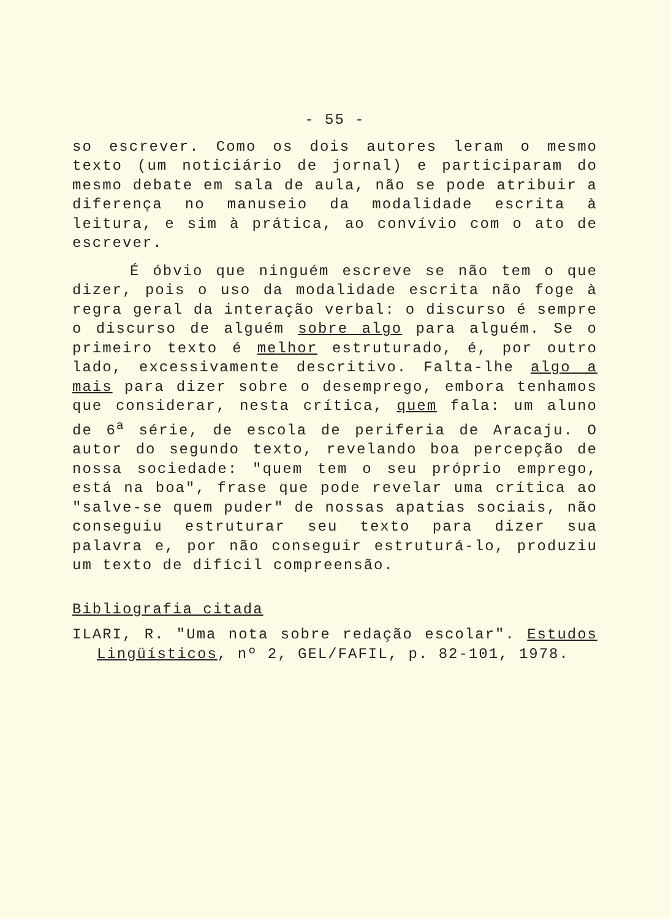- 55 -
so escrever. Como os dois autores leram o mesmo texto (um noticiário de jornal) e participaram do mesmo debate em sala de aula, não se pode atribuir a diferença no manuseio da modalidade escrita à leitura, e sim à prática, ao convívio com o ato de escrever.
É óbvio que ninguém escreve se não tem o que dizer, pois o uso da modalidade escrita não foge à regra geral da interação verbal: o discurso é sempre o discurso de alguém sobre algo para alguém. Se o primeiro texto é melhor estruturado, é, por outro lado, excessivamente descritivo. Falta-lhe algo a mais para dizer sobre o desemprego, embora tenhamos que considerar, nesta crítica, quem fala: um aluno de 6<sup>a</sup> série, de escola de periferia de Aracaju. O autor do segundo texto, revelando boa percepção de nossa sociedade: "quem tem o seu próprio emprego, está na boa", frase que pode revelar uma crítica ao "salve-se quem puder" de nossas apatias sociais, não conseguiu estruturar seu texto para dizer sua palavra e, por não conseguir estruturá-lo, produziu um texto de difícil compreensão.
Bibliografia citada
ILARI, R. "Uma nota sobre redação escolar". Estudos Lingüísticos, nº 2, GEL/FAFIL, p. 82-101, 1978.